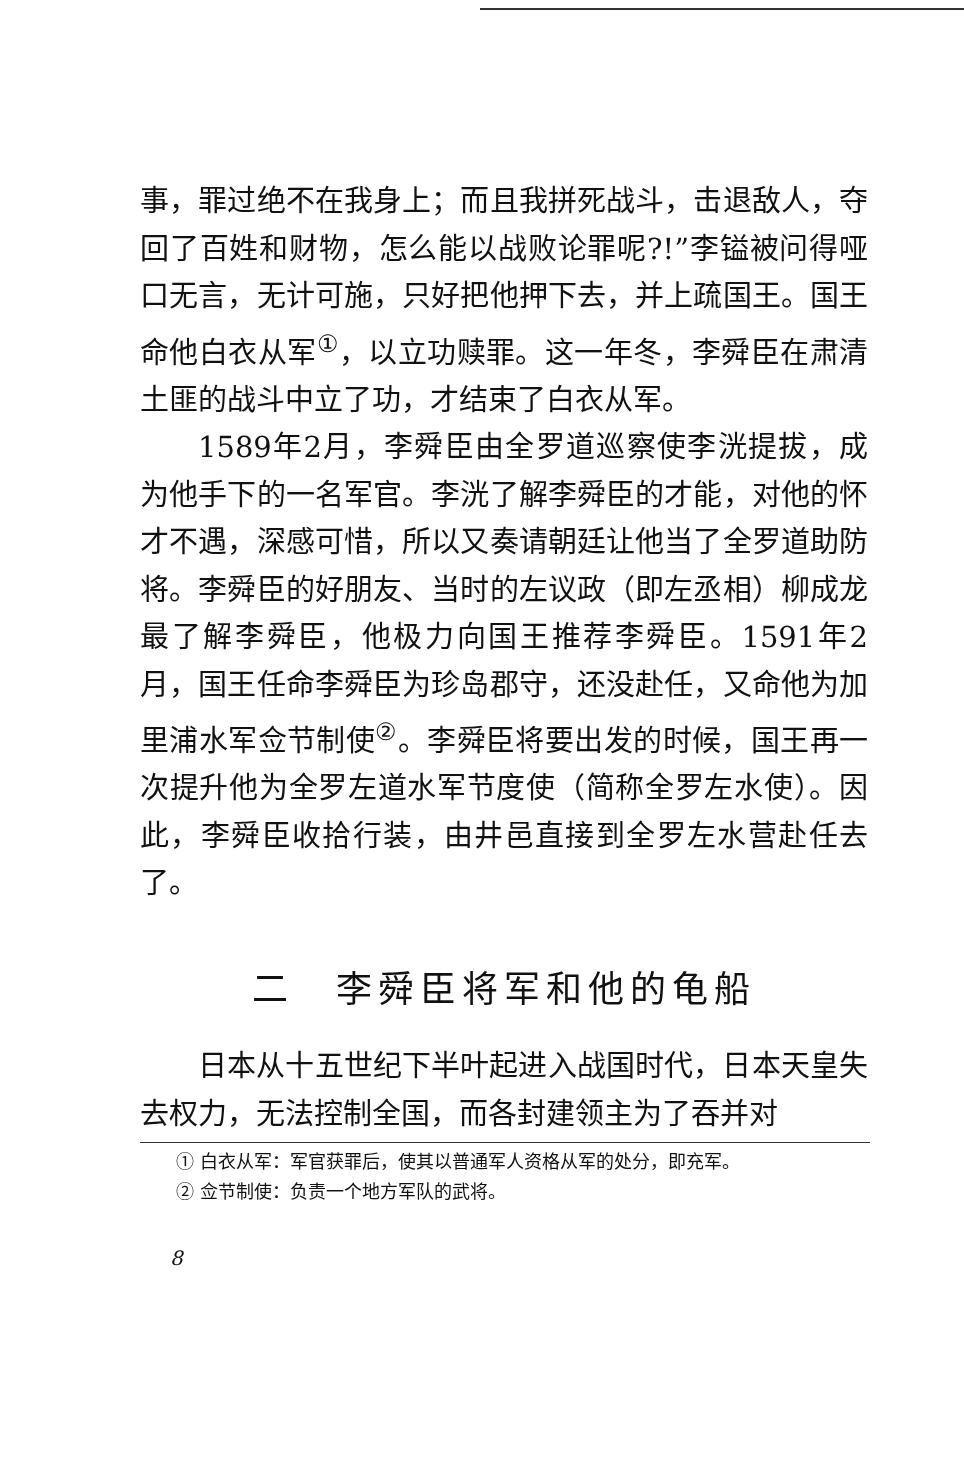事，罪过绝不在我身上；而且我拼死战斗，击退敌人，夺回了百姓和财物，怎么能以战败论罪呢?!”李镒被问得哑口无言，无计可施，只好把他押下去，并上疏国王。国王命他白衣从军<sup>①</sup>，以立功赎罪。这一年冬，李舜臣在肃清土匪的战斗中立了功，才结束了白衣从军。
1589年2月，李舜臣由全罗道巡察使李洸提拔，成为他手下的一名军官。李洸了解李舜臣的才能，对他的怀才不遇，深感可惜，所以又奏请朝廷让他当了全罗道助防将。李舜臣的好朋友、当时的左议政（即左丞相）柳成龙最了解李舜臣，他极力向国王推荐李舜臣。1591年2月，国王任命李舜臣为珍岛郡守，还没赴任，又命他为加里浦水军佥节制使<sup>②</sup>。李舜臣将要出发的时候，国王再一次提升他为全罗左道水军节度使（简称全罗左水使）。因此，李舜臣收拾行装，由井邑直接到全罗左水营赴任去了。
二　李舜臣将军和他的龟船
日本从十五世纪下半叶起进入战国时代，日本天皇失去权力，无法控制全国，而各封建领主为了吞并对
① 白衣从军：军官获罪后，使其以普通军人资格从军的处分，即充军。
② 佥节制使：负责一个地方军队的武将。
8